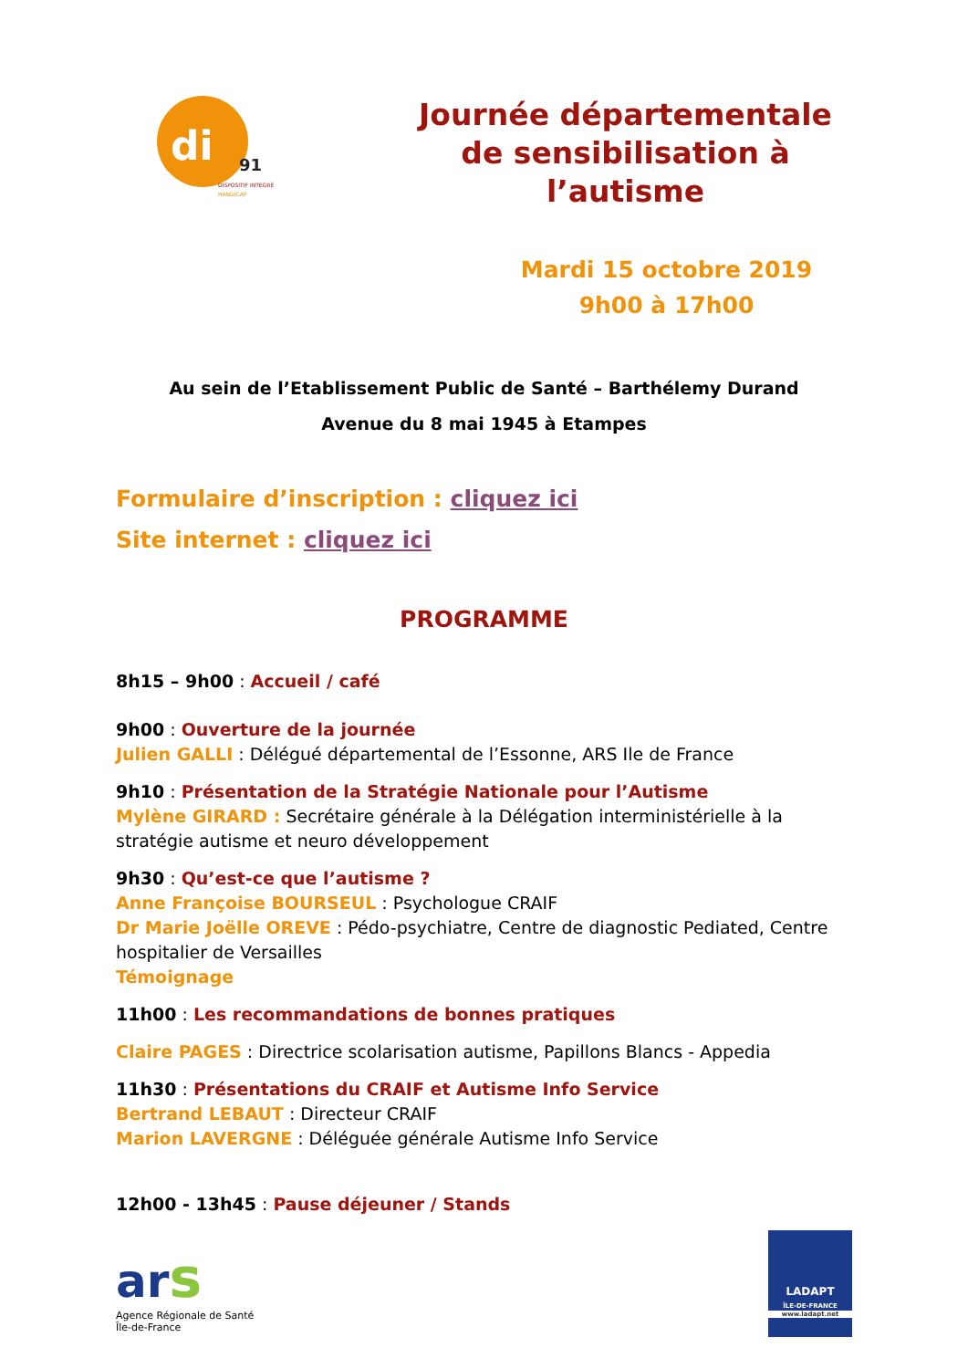di
91
DISPOSITIF INTEGRÉ
HANDICAP
Journée départementale de sensibilisation à l’autisme
Mardi 15 octobre 2019
9h00 à 17h00
Au sein de l’Etablissement Public de Santé – Barthélemy Durand
Avenue du 8 mai 1945 à Etampes
Formulaire d’inscription : cliquez ici
Site internet : cliquez ici
PROGRAMME
8h15 – 9h00 : Accueil / café
9h00 : Ouverture de la journée
Julien GALLI : Délégué départemental de l’Essonne, ARS Ile de France
9h10 : Présentation de la Stratégie Nationale pour l’Autisme
Mylène GIRARD : Secrétaire générale à la Délégation interministérielle à la stratégie autisme et neuro développement
9h30 : Qu’est-ce que l’autisme ?
Anne Françoise BOURSEUL : Psychologue CRAIF
Dr Marie Joëlle OREVE : Pédo-psychiatre, Centre de diagnostic Pediated, Centre hospitalier de Versailles
Témoignage
11h00 : Les recommandations de bonnes pratiques
Claire PAGES : Directrice scolarisation autisme, Papillons Blancs - Appedia
11h30 : Présentations du CRAIF et Autisme Info Service
Bertrand LEBAUT : Directeur CRAIF
Marion LAVERGNE : Déléguée générale Autisme Info Service
12h00 - 13h45 : Pause déjeuner / Stands
ar s
Agence Régionale de Santé Île-de-France
LADAPT
ÎLE-DE-FRANCE
www.ladapt.net